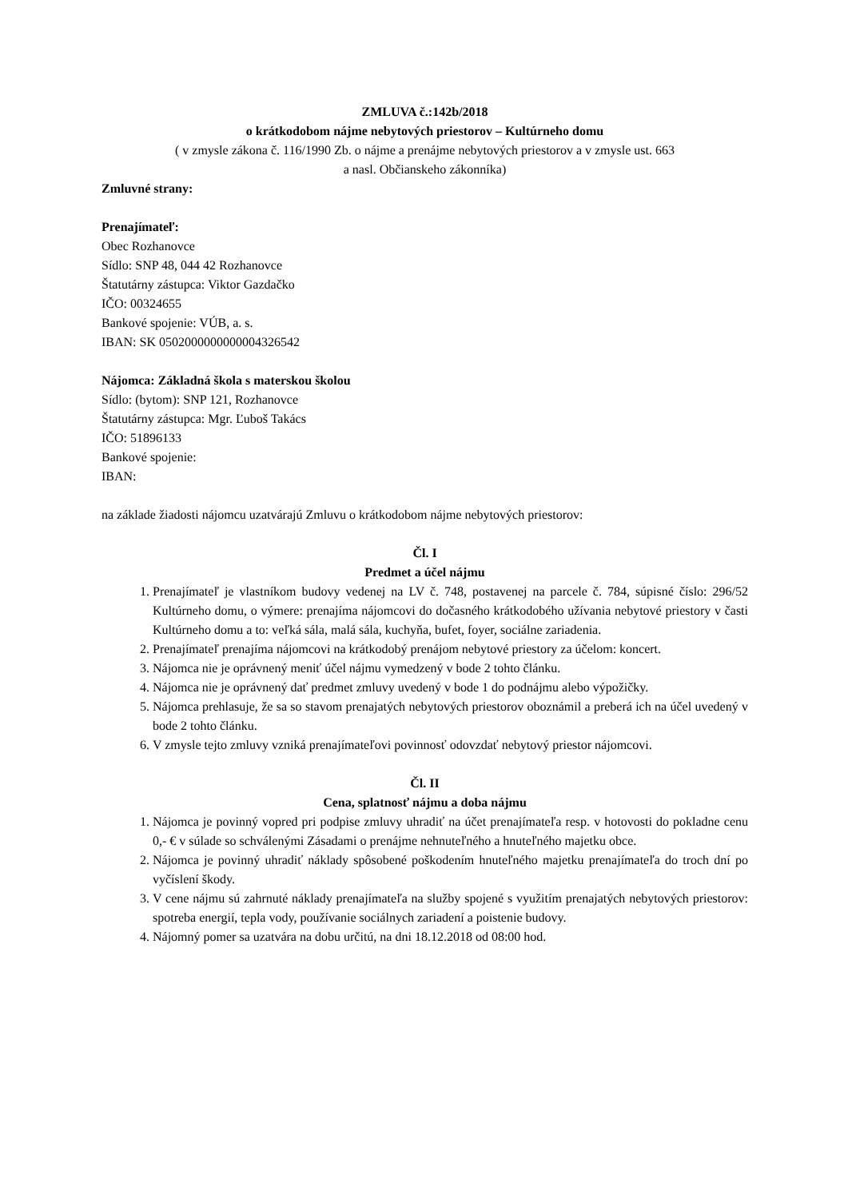ZMLUVA č.:142b/2018
o krátkodobom nájme nebytových priestorov – Kultúrneho domu
( v zmysle zákona č. 116/1990 Zb. o nájme a prenájme nebytových priestorov a v zmysle ust. 663
a nasl. Občianskeho zákonníka)
Zmluvné strany:
Prenajímateľ:
Obec Rozhanovce
Sídlo: SNP 48, 044 42 Rozhanovce
Štatutárny zástupca: Viktor Gazdačko
IČO: 00324655
Bankové spojenie: VÚB, a. s.
IBAN: SK 0502000000000004326542
Nájomca: Základná škola s materskou školou
Sídlo: (bytom): SNP 121, Rozhanovce
Štatutárny zástupca: Mgr. Ľuboš Takács
IČO: 51896133
Bankové spojenie:
IBAN:
na základe žiadosti nájomcu uzatvárajú Zmluvu o krátkodobom nájme nebytových priestorov:
Čl. I
Predmet a účel nájmu
1. Prenajímateľ je vlastníkom budovy vedenej na LV č. 748, postavenej na parcele č. 784, súpisné číslo: 296/52 Kultúrneho domu, o výmere: prenajíma nájomcovi do dočasného krátkodobého užívania nebytové priestory v časti Kultúrneho domu a to: veľká sála, malá sála, kuchyňa, bufet, foyer, sociálne zariadenia.
2. Prenajímateľ prenajíma nájomcovi na krátkodobý prenájom nebytové priestory za účelom: koncert.
3. Nájomca nie je oprávnený meniť účel nájmu vymedzený v bode 2 tohto článku.
4. Nájomca nie je oprávnený dať predmet zmluvy uvedený v bode 1 do podnájmu alebo výpožičky.
5. Nájomca prehlasuje, že sa so stavom prenajatých nebytových priestorov oboznámil a preberá ich na účel uvedený v bode 2 tohto článku.
6. V zmysle tejto zmluvy vzniká prenajímateľovi povinnosť odovzdať nebytový priestor nájomcovi.
Čl. II
Cena, splatnosť nájmu a doba nájmu
1. Nájomca je povinný vopred pri podpise zmluvy uhradiť na účet prenajímateľa resp. v hotovosti do pokladne cenu 0,- € v súlade so schválenými Zásadami o prenájme nehnuteľného a hnuteľného majetku obce.
2. Nájomca je povinný uhradiť náklady spôsobené poškodením hnuteľného majetku prenajímateľa do troch dní po vyčíslení škody.
3. V cene nájmu sú zahrnuté náklady prenajímateľa na služby spojené s využitím prenajatých nebytových priestorov: spotreba energií, tepla vody, používanie sociálnych zariadení a poistenie budovy.
4. Nájomný pomer sa uzatvára na dobu určitú, na dni 18.12.2018 od 08:00 hod.